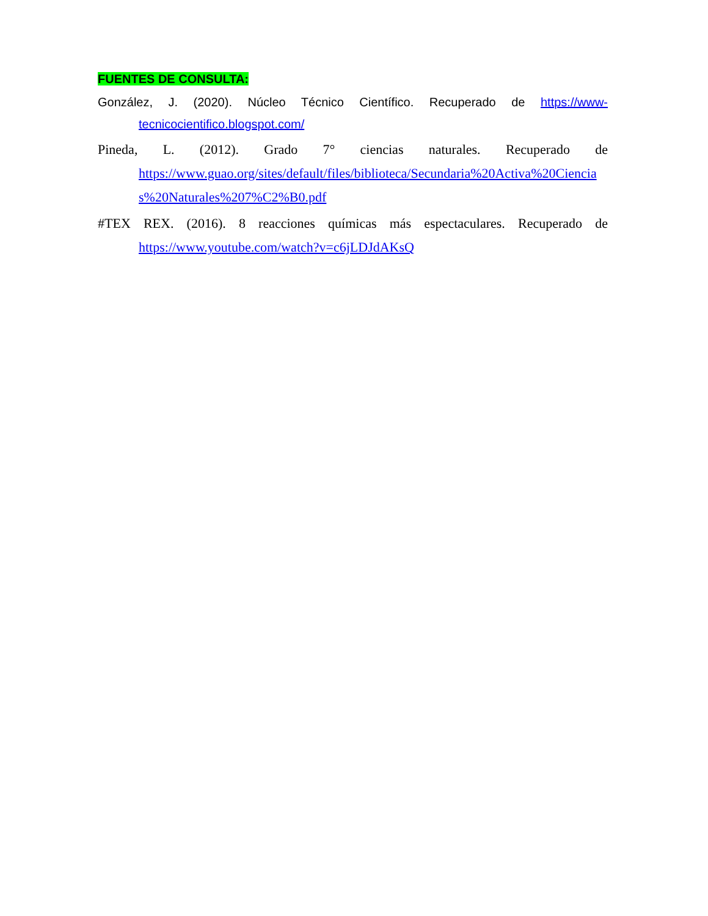FUENTES DE CONSULTA:
González, J. (2020). Núcleo Técnico Científico. Recuperado de https://www-
tecnicocientifico.blogspot.com/
Pineda, L. (2012). Grado 7° ciencias naturales. Recuperado de
https://www.guao.org/sites/default/files/biblioteca/Secundaria%20Activa%20Ciencias%20Naturales%207%C2%B0.pdf
#TEX REX. (2016). 8 reacciones químicas más espectaculares. Recuperado de
https://www.youtube.com/watch?v=c6jLDJdAKsQ